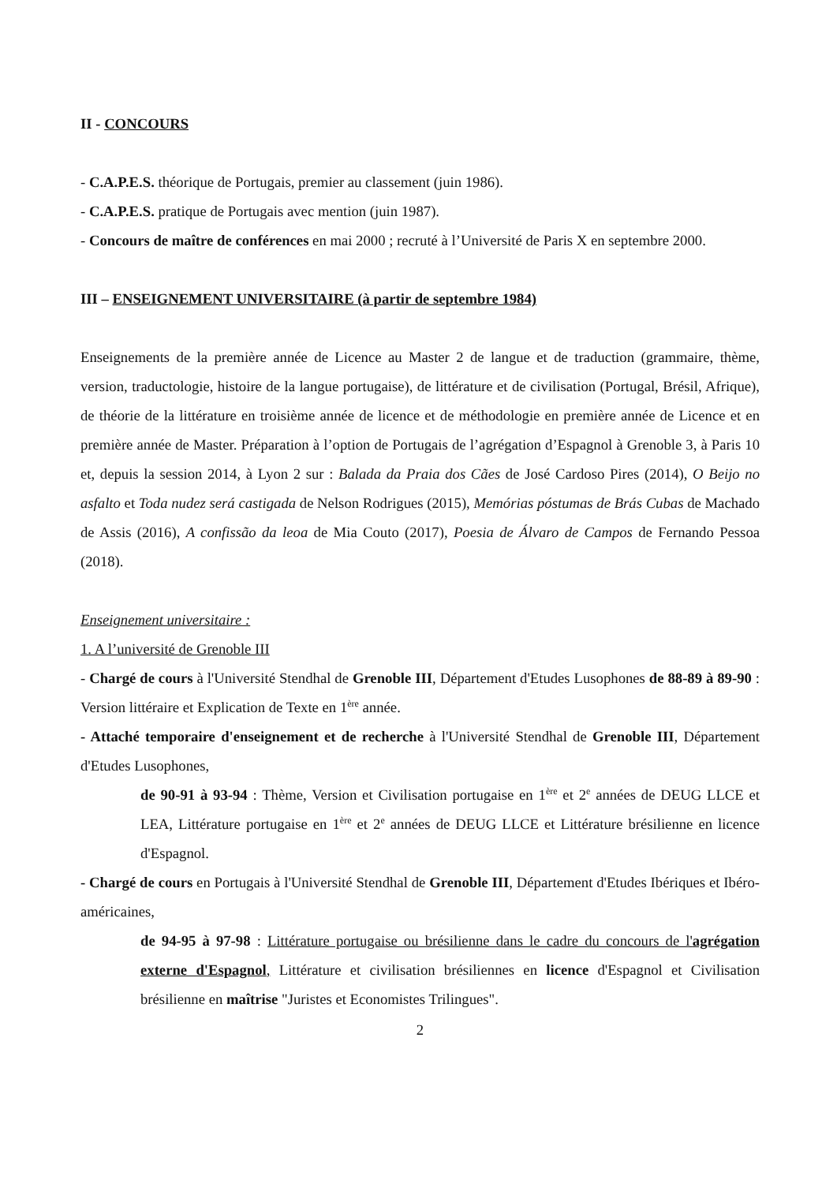II - CONCOURS
- C.A.P.E.S. théorique de Portugais, premier au classement (juin 1986).
- C.A.P.E.S. pratique de Portugais avec mention (juin 1987).
- Concours de maître de conférences en mai 2000 ; recruté à l’Université de Paris X en septembre 2000.
III – ENSEIGNEMENT UNIVERSITAIRE (à partir de septembre 1984)
Enseignements de la première année de Licence au Master 2 de langue et de traduction (grammaire, thème, version, traductologie, histoire de la langue portugaise), de littérature et de civilisation (Portugal, Brésil, Afrique), de théorie de la littérature en troisième année de licence et de méthodologie en première année de Licence et en première année de Master. Préparation à l’option de Portugais de l’agrégation d’Espagnol à Grenoble 3, à Paris 10 et, depuis la session 2014, à Lyon 2 sur : Balada da Praia dos Cães de José Cardoso Pires (2014), O Beijo no asfalto et Toda nudez será castigada de Nelson Rodrigues (2015), Memórias póstumas de Brás Cubas de Machado de Assis (2016), A confissão da leoa de Mia Couto (2017), Poesia de Álvaro de Campos de Fernando Pessoa (2018).
Enseignement universitaire :
1. A l’université de Grenoble III
- Chargé de cours à l'Université Stendhal de Grenoble III, Département d'Etudes Lusophones de 88-89 à 89-90 : Version littéraire et Explication de Texte en 1<sup>ère</sup> année.
- Attaché temporaire d'enseignement et de recherche à l'Université Stendhal de Grenoble III, Département d'Etudes Lusophones,
de 90-91 à 93-94 : Thème, Version et Civilisation portugaise en 1<sup>ère</sup> et 2<sup>e</sup> années de DEUG LLCE et LEA, Littérature portugaise en 1<sup>ère</sup> et 2<sup>e</sup> années de DEUG LLCE et Littérature brésilienne en licence d'Espagnol.
- Chargé de cours en Portugais à l'Université Stendhal de Grenoble III, Département d'Etudes Ibériques et Ibéro-américaines,
de 94-95 à 97-98 : Littérature portugaise ou brésilienne dans le cadre du concours de l'agrégation externe d'Espagnol, Littérature et civilisation brésiliennes en licence d'Espagnol et Civilisation brésilienne en maîtrise "Juristes et Economistes Trilingues".
2